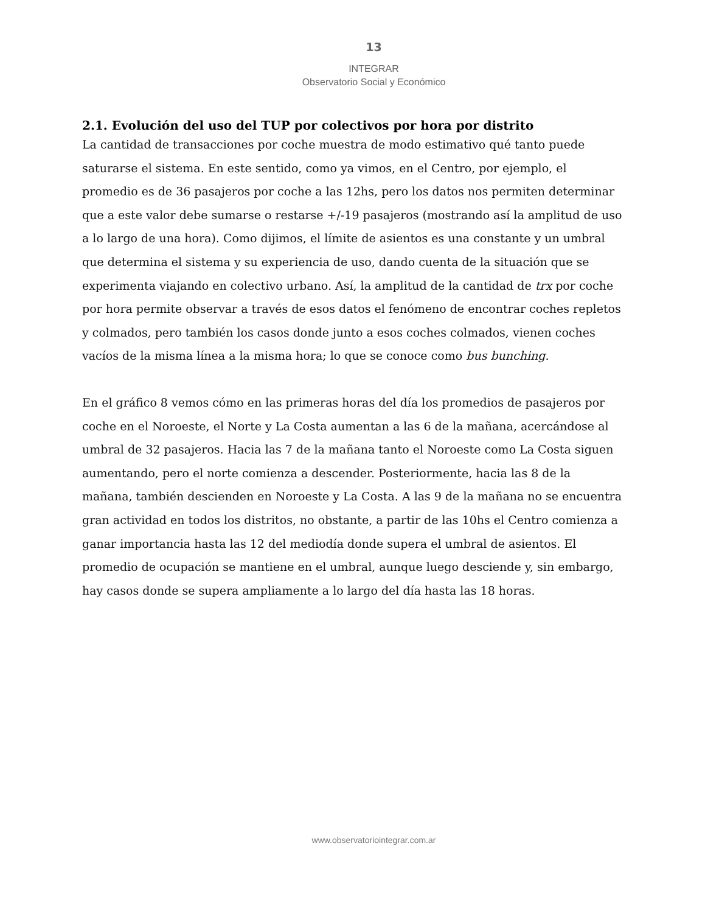13
INTEGRAR
Observatorio Social y Económico
2.1. Evolución del uso del TUP por colectivos por hora por distrito
La cantidad de transacciones por coche muestra de modo estimativo qué tanto puede saturarse el sistema. En este sentido, como ya vimos, en el Centro, por ejemplo, el promedio es de 36 pasajeros por coche a las 12hs, pero los datos nos permiten determinar que a este valor debe sumarse o restarse +/-19 pasajeros (mostrando así la amplitud de uso a lo largo de una hora). Como dijimos, el límite de asientos es una constante y un umbral que determina el sistema y su experiencia de uso, dando cuenta de la situación que se experimenta viajando en colectivo urbano. Así, la amplitud de la cantidad de trx por coche por hora permite observar a través de esos datos el fenómeno de encontrar coches repletos y colmados, pero también los casos donde junto a esos coches colmados, vienen coches vacíos de la misma línea a la misma hora; lo que se conoce como bus bunching.
En el gráfico 8 vemos cómo en las primeras horas del día los promedios de pasajeros por coche en el Noroeste, el Norte y La Costa aumentan a las 6 de la mañana, acercándose al umbral de 32 pasajeros. Hacia las 7 de la mañana tanto el Noroeste como La Costa siguen aumentando, pero el norte comienza a descender. Posteriormente, hacia las 8 de la mañana, también descienden en Noroeste y La Costa. A las 9 de la mañana no se encuentra gran actividad en todos los distritos, no obstante, a partir de las 10hs el Centro comienza a ganar importancia hasta las 12 del mediodía donde supera el umbral de asientos. El promedio de ocupación se mantiene en el umbral, aunque luego desciende y, sin embargo, hay casos donde se supera ampliamente a lo largo del día hasta las 18 horas.
www.observatoriointegrar.com.ar